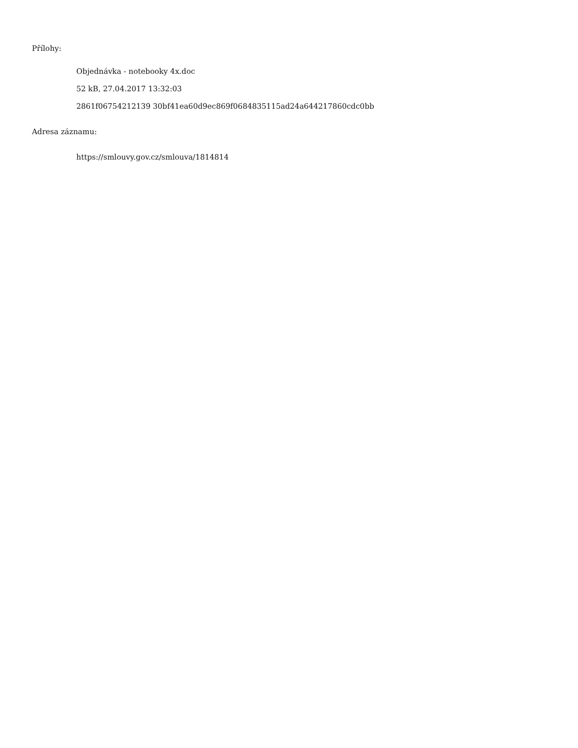Přílohy:
Objednávka - notebooky 4x.doc
52 kB, 27.04.2017 13:32:03
2861f06754212139 30bf41ea60d9ec869f0684835115ad24a644217860cdc0bb
Adresa záznamu:
https://smlouvy.gov.cz/smlouva/1814814